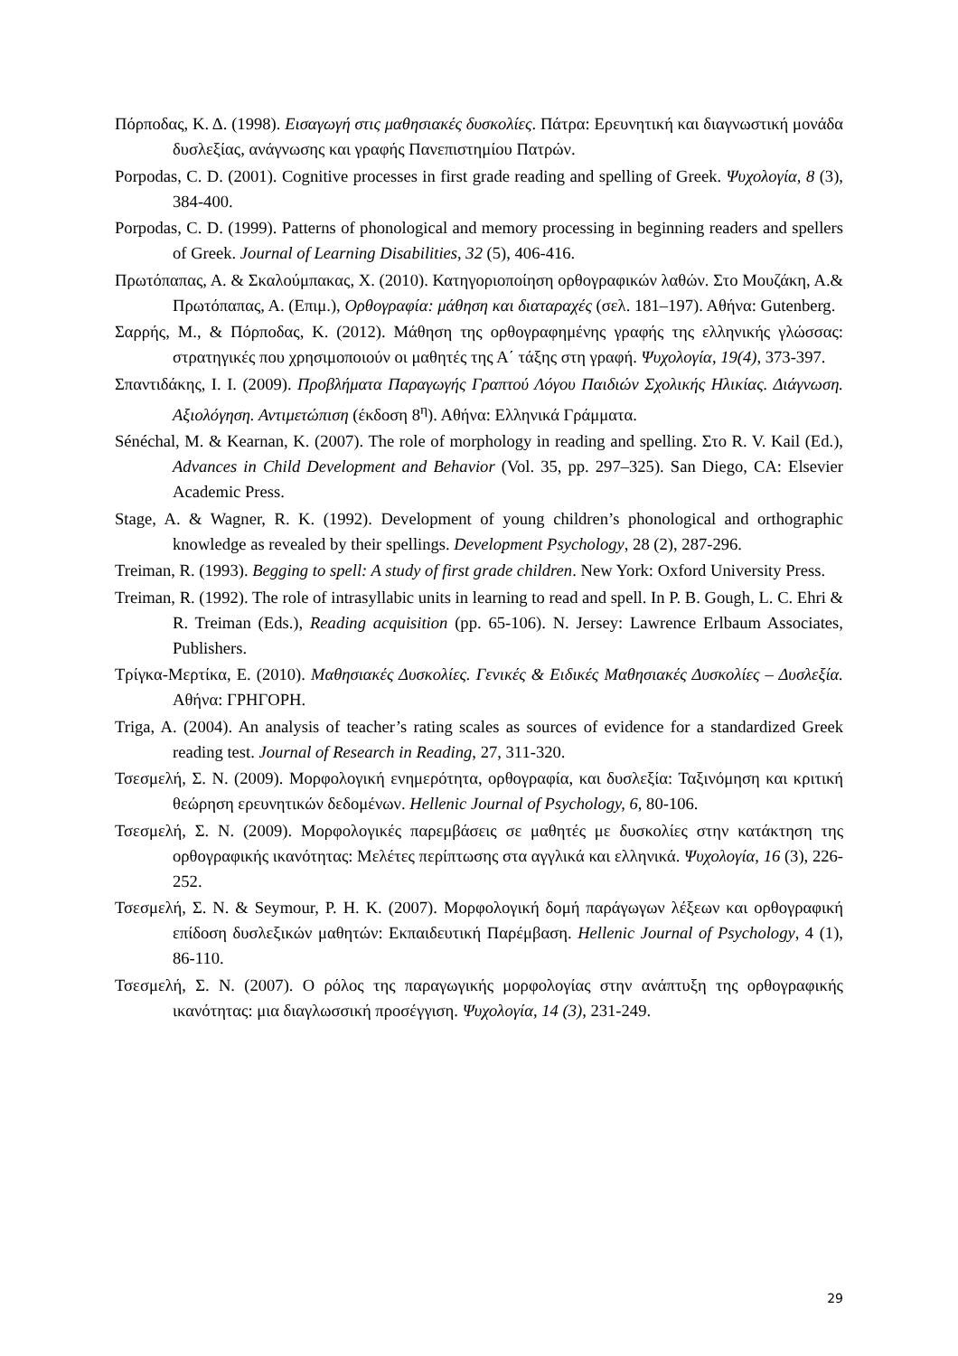Πόρποδας, Κ. Δ. (1998). Εισαγωγή στις μαθησιακές δυσκολίες. Πάτρα: Ερευνητική και διαγνωστική μονάδα δυσλεξίας, ανάγνωσης και γραφής Πανεπιστημίου Πατρών.
Porpodas, C. D. (2001). Cognitive processes in first grade reading and spelling of Greek. Ψυχολογία, 8 (3), 384-400.
Porpodas, C. D. (1999). Patterns of phonological and memory processing in beginning readers and spellers of Greek. Journal of Learning Disabilities, 32 (5), 406-416.
Πρωτόπαπας, Α. & Σκαλούμπακας, Χ. (2010). Κατηγοριοποίηση ορθογραφικών λαθών. Στο Μουζάκη, Α.& Πρωτόπαπας, Α. (Επιμ.), Ορθογραφία: μάθηση και διαταραχές (σελ. 181–197). Αθήνα: Gutenberg.
Σαρρής, Μ., & Πόρποδας, Κ. (2012). Μάθηση της ορθογραφημένης γραφής της ελληνικής γλώσσας: στρατηγικές που χρησιμοποιούν οι μαθητές της Α΄ τάξης στη γραφή. Ψυχολογία, 19(4), 373-397.
Σπαντιδάκης, Ι. Ι. (2009). Προβλήματα Παραγωγής Γραπτού Λόγου Παιδιών Σχολικής Ηλικίας. Διάγνωση. Αξιολόγηση. Αντιμετώπιση (έκδοση 8<sup>η</sup>). Αθήνα: Ελληνικά Γράμματα.
Sénéchal, M. & Kearnan, K. (2007). The role of morphology in reading and spelling. Στο R. V. Kail (Ed.), Advances in Child Development and Behavior (Vol. 35, pp. 297–325). San Diego, CA: Elsevier Academic Press.
Stage, A. & Wagner, R. K. (1992). Development of young children’s phonological and orthographic knowledge as revealed by their spellings. Development Psychology, 28 (2), 287-296.
Treiman, R. (1993). Begging to spell: A study of first grade children. New York: Oxford University Press.
Treiman, R. (1992). The role of intrasyllabic units in learning to read and spell. In P. B. Gough, L. C. Ehri & R. Treiman (Eds.), Reading acquisition (pp. 65-106). N. Jersey: Lawrence Erlbaum Associates, Publishers.
Τρίγκα-Μερτίκα, Ε. (2010). Μαθησιακές Δυσκολίες. Γενικές & Ειδικές Μαθησιακές Δυσκολίες – Δυσλεξία. Αθήνα: ΓΡΗΓΟΡΗ.
Triga, A. (2004). An analysis of teacher’s rating scales as sources of evidence for a standardized Greek reading test. Journal of Research in Reading, 27, 311-320.
Τσεσμελή, Σ. Ν. (2009). Μορφολογική ενημερότητα, ορθογραφία, και δυσλεξία: Ταξινόμηση και κριτική θεώρηση ερευνητικών δεδομένων. Hellenic Journal of Psychology, 6, 80-106.
Τσεσμελή, Σ. Ν. (2009). Μορφολογικές παρεμβάσεις σε μαθητές με δυσκολίες στην κατάκτηση της ορθογραφικής ικανότητας: Μελέτες περίπτωσης στα αγγλικά και ελληνικά. Ψυχολογία, 16 (3), 226-252.
Τσεσμελή, Σ. Ν. & Seymour, P. H. K. (2007). Μορφολογική δομή παράγωγων λέξεων και ορθογραφική επίδοση δυσλεξικών μαθητών: Εκπαιδευτική Παρέμβαση. Hellenic Journal of Psychology, 4 (1), 86-110.
Τσεσμελή, Σ. Ν. (2007). Ο ρόλος της παραγωγικής μορφολογίας στην ανάπτυξη της ορθογραφικής ικανότητας: μια διαγλωσσική προσέγγιση. Ψυχολογία, 14 (3), 231-249.
29